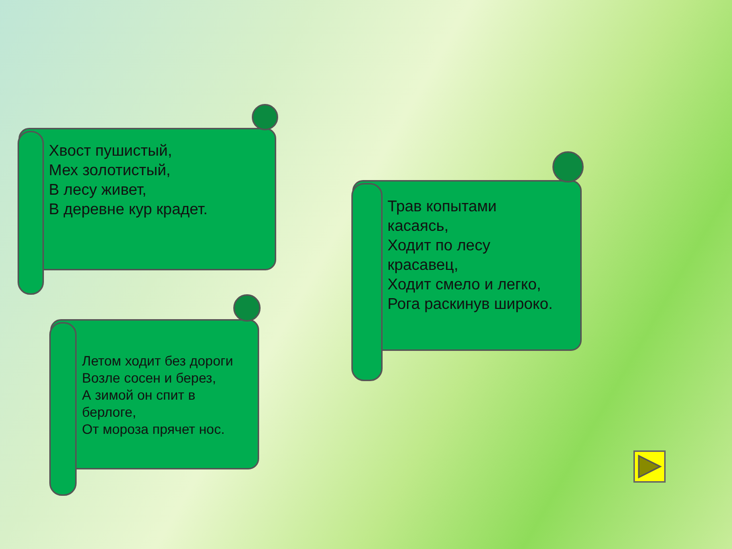Хвост пушистый,
Мех золотистый,
В лесу живет,
В деревне кур крадет.
Трав копытами
касаясь,
Ходит по лесу
красавец,
Ходит смело и легко,
Рога раскинув широко.
Летом ходит без дороги
Возле сосен и берез,
А зимой он спит в
берлоге,
От мороза прячет нос.